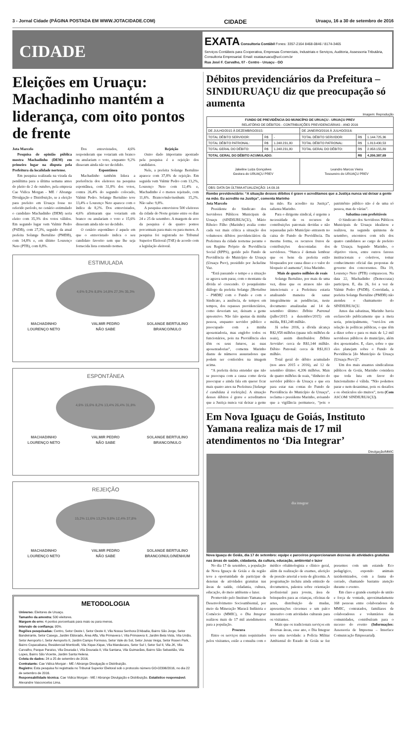3 - Jornal Cidade (PÁGINA POSTADA EM WWW.JOTACIDADE.COM) CIDADE Uruaçu, 16 a 30 de setembro de 2016
CIDADE
EXATA Consultoria Contábil Fones: 3357-2164 8468-0846 / 8174-3465
Serviços Contábeis para Cooperativa, Empresas Comerciais, Industriais e Serviços, Auditoria, Assessoria Tributária, Consultoria Empresarial. Email: exatauruacu@uol.com.br
Rua José F. Carvalho, 07 - Centro - Uruaçu - GO
Eleições em Uruaçu: Machadinho mantém a liderança, com oito pontos de frente
Jota Marcelo
Pesquisa de opinião pública mostra Machadinho (DEM) em primeiro lugar na disputa pela Prefeitura da localidade nortense.
Em pesquisa realizada na virada da penúltima para a última semana antes do pleito de 2 de outubro, pela empresa Cae Vidica Morgan - ME / Abrange Divulgação e Distribuição, se a eleição para prefeito em Uruaçu fosse no referido período, no cenário estimulado o candidato Machadinho (DEM) seria eleito com 35,3% dos votos válidos. Em segundo lugar vem Valmir Pedro (PSDB), com 27,3%, seguido da atual prefeita Solange Bertulino (PMDB), com 14,8% e, em último Lourenço Neto (PTB), com 8,8%.
Dos entrevistados, 4,6% responderam que votariam em branco ou anulariam o voto, enquanto 9,2% disseram ainda não ter decidido.
Espontânea
Machadinho também lidera a preferência dos eleitores na pesquisa espontânea, com 31,8% dos votos, contra 26,4% do segundo colocado, Valmir Pedro. Solange Bertulino teve 13,4% e Lourenço Neto aparece com o índice de 8,2%. Dos entrevistados, 4,6% afirmaram que votariam em branco ou anulariam o voto e 15,6% disseram ainda não ter decidido.
O cenário espontâneo é aquele em que o entrevistado indica o seu candidato favorito sem que lhe seja fornecida lista contendo nomes.
Rejeição
Outro dado importante apontado pela pesquisa é a rejeição dos candidatos.
Nele, a prefeita Solange Bertulino aparece com 37,8% de rejeição. Em seguida vem Valmir Pedro com 13,2%, Lourenço Neto com 12,4% e, Machadinho é o menos rejeitado, com 11,6%. Branco/nulo/nenhum: 15,2%. Não sabe: 9,8%.
A pesquisa entrevistou 500 eleitores da cidade do Norte goiano entre os dias 24 e 25 de setembro. A margem de erro da pesquisa é de quatro pontos porcentuais para mais ou para menos. A pesquisa foi registrada no Tribunal Superior Eleitoral (TSE) de acordo com a legislação eleitoral.
ESTIMULADA
4,6% 9,2% 8,8% 14,8% 27,3% 35,3%
MACHADINHO VALMIR PEDRO SOLANGE BERTULINO LOURENÇO NETO NÃO SABE BRANCO/NULO
ESPONTÂNEA
4,6% 15,6% 8,2% 13,4% 26,4% 31,8%
MACHADINHO VALMIR PEDRO SOLANGE BERTULINO LOURENÇO NETO NÃO SABE BRANCO/NULO
REJEIÇÃO
15,2% 11,6% 13,2% 9,8% 12,4% 37,8%
MACHADINHO VALMIR PEDRO SOLANGE BERTULINO LOURENÇO NETO NÃO SABE BRANCO/NULO/NENHUM
METODOLOGIA
Universo: Eleitores de Uruaçu.
Tamanho da amostra: 500 eleitores.
Margem de erro: 4 pontos porcentuais para mais ou para menos.
Intervalo de confiança: 95%.
Regiões pesquisadas: Centro, Setor Oeste I, Setor Oeste II, Vila Nossa Senhora D'Abadia, Bairro São Jorge, Setor Bandeirante, Setor Casego, Jardim Eldorado, Área Alfa, Vila Primavera I, Vila Primavera II, Jardim Bela Vista, Vila União, Setor Aeroporto I, Setor Aeroporto II, Jardim Campo Formoso, Setor Vale do Sol, Setor Jonas Veiga, Setor Rosen Park, Bairro Copacabana, Residencial Monticelli, Vila Xique-Xique, Vila Mandacaru, Setor Sul I, Setor Sul II, Vila JK, Vila Carvalho, Parque Paraíso, Vila Dourada I, Vila Dourada II, Vila Santana, Vila Guimarães, Bairro São Sebastião, Vila Lopes, Bairro São Vicente, Jardim Santa Helena.
Coleta de dados: 24 a 25 de setembro de 2016.
Contratante: Cae Vidica Morgan - ME / Abrange Divulgação e Distribuição.
Registro: Esta pesquisa foi registrada no Tribunal Superior Eleitoral sob o protocolo número GO-02396/2016, no dia 22 de setembro de 2016.
Responsabilidade técnica: Cae Vidica Morgan - ME / Abrange Divulgação e Distribuição. Estatístico responsável: Alexandre Vasconcelos Lima.
Débitos previdenciários da Prefeitura – SINDIURUAÇU diz que preocupação só aumenta
Imagem: Reprodução
| FUNDO DE PREVIDÊNCIA DO MUNICÍPIO DE URUAÇU - URUAÇU PREV RELATÓRIO DE DÉBITOS - CONTRIBUIÇÕES PREVIDENCIÁRIAS - ANO 2016 | | | | | |
| DE JULHO/2015 À DEZEMBRO/2015: | | | DE JANEIRO/2016 À JULHO/2016: | | |
| TOTAL DÉBITO SERVIDOR: | R$ | - | TOTAL DÉBITO SERVIDOR: | R$ | 1.144.725,36 |
| TOTAL DÉBITO PATRONAL: | R$ | 1.248.231,80 | TOTAL DÉBITO PATRONAL: | R$ | 1.813.430,53 |
| TOTAL GERAL DO DÉBITO: | R$ | 1.248.231,80 | TOTAL GERAL DO DÉBITO: | R$ | 2.958.155,89 |
| TOTAL GERAL DO DÉBITO ACUMULADO: | | | | R$ | 4.206.387,69 |
| Jakeline Luiza Gonçalves Gestora do URUAÇU PREV | | | Leandro Marcos Vieira Tesoureiro do URUAÇU PREV | | |
| OBS: DATA DA ÚLTIMA ATUALIZAÇÃO: 14.09.16 | | | | | |
Rombo previdenciário: “A situação desses débitos é grave e acreditamos que a Justiça nunca vai deixar a gente na mão. Eu acredito na Justiça”, comenta Marinho
Jota Marcelo
Presidente do Sindicato dos Servidores Públicos Municipais de Uruaçu (SINDIURUAÇU), Mário Ribeiro Filho (Marinho) avalia como cada vez mais crítica a situação dos volumosos débitos previdenciários da Prefeitura da cidade nortense perante o seu Regime Próprio de Previdência Social (RPPS), gerido pelo Fundo de Previdência do Município de Uruaçu (Uruaçu Prev), presidido por Jackeline Vaz.
“Está passando o tempo e a situação se agrava sem parar, com o montante da dívida só crescendo. O pouquíssimo diálogo da prefeita Solange [Bertulino – PMDB] com o Fundo e com o Sindicato, a ausência, de tempos em tempos, dos repasses previdenciários, como deveriam ser, deixam a gente apreensivo. Não falo apenas da minha pessoa, enquanto servidor público e preocupado com a minha aposentadoria, mas englobo todos os funcionários, pois na Previdência eles têm os seus futuros, as suas aposentadorias”, comenta Marinho diante de números assustadores que podem ser conferidos na imagem acima.
“A prefeita deixa entender que não se preocupa com a causa como devia preocupar e ainda fala em querer ficar mais quatro anos na Prefeitura [Solange é candidata à reeleição]. A situação desses débitos é grave e acreditamos que a Justiça nunca vai deixar a gente na mão. Eu acredito na Justiça”, salienta Marinho.
Para o dirigente sindical, é urgente a necessidade de os recursos de contribuições patronais devidas e não repassadas pelo Município entrarem no caixa do Fundo de Previdência. Da mesma forma, os recursos frutos de contribuições descontadas dos servidores. “Nunca é demais lembrar que os bens da prefeita estão bloqueados por causa disso e o valor do bloqueio só aumenta”, frisa Marinho.
Mais de quatro milhões de reais
Solange Bertulino, por mais de uma vez, disse que os atrasos não são intencionais e a Prefeitura estaria analisando maneira de sanar integralmente as pendências, neste documento atualizadas até 14 de setembro último: Débito Patronal (julho/2015 a dezembro/2015) em média, R$1,248 milhão.
Já sobre 2016, a dívida alcança R$2,958 milhões (quase três milhões de reais), assim distribuídos: Débito Servidor: cerca de R$1,144 milhão. Débito Patronal: cerca de R$1,813 milhão.
Total geral do débito acumulado (nos anos 2015 e 2016), até 12 de setembro último: 4,206 milhões. Mais de quatro milhões de reais, “dinheiro do servidor público de Uruaçu e que era para estar nas contas do Fundo de Previdência do Município de Uruaçu”, reclama o presidente Marinho, avisando que a vigilância permanece, “pois o patrimônio público não é de uma só pessoa, mas de várias”.
Sabatina com prefeitáveis
O Sindicato dos Servidores Públicos Municipais de Uruaçu idealizou e realizou, na segunda quinzena de setembro, encontros com três dos quatro candidatos ao cargo de prefeito de Uruaçu. Segundo Marinho, o objetivo visou, entre outros fatores institucionais e coletivos, tomar conhecimento oficial das propostas de governo dos concorrentes. Dia 19, Lourenço Neto (PTB) compareceu. Na data 22, Machadinho (Democratas) participou. E, dia 26, foi a vez de Valmir Pedro (PSDB). Convidada, a prefeita Solange Bertulino (PMDB) não atendeu o chamamento do SINDIURUAÇU.
Antes das sabatinas, Marinho havia esclarecido publicamente que a meta seria, principalmente, “ouvi-los em relação às políticas públicas, o que têm a dizer sobre e para os mais de 1,2 mil servidores públicos do município, além dos aposentados. E, claro, sobre o que eles planejam sobre o Fundo de Previdência [do Município de Uruaçu {Uruaçu Prev}]”.
Um dos mais atuantes sindicalistas públicos de Goiás, Marinho considera que toda luta em favor do funcionalismo é válida. “Não podemos parar e nem desanimar, pois os desafios e os obstáculos são muitos”, nota (Com ASCOM/ SINDIURUAÇU).
Em Nova Iguaçu de Goiás, Instituto Yamana realiza mais de 17 mil atendimentos no ‘Dia Integrar’
Divulgação/MMIC
dia integrar
Nova Iguaçu de Goiás, dia 17 de setembro: equipe e parceiros proporcionaram dezenas de atividades gratuitas nas áreas de saúde, cidadania, da cultura, educação, ambiental e lazer
No dia 17 de setembro, a população de Nova Iguaçu de Goiás e da região teve a oportunidade de participar de dezenas de atividades gratuitas nas áreas de saúde, cidadania, cultura, educação, do meio ambiente e lazer.
Promovido pelo Instituto Yamana de Desenvolvimento Socioambiental, por meio da Mineração Maracá Indústria e Comércio (MMIC), o Dia Integrar realizou mais de 17 mil atendimentos para a população.
Procura
Entre os serviços mais requisitados pelos visitantes, estão a consulta com o médico oftalmologista e clínico geral, além da realização de exames, aferição de pressão arterial e teste de glicemia. A programação incluiu ainda emissão de documentos, palestra sobre orientação profissional para jovens, área de brinquedos para as crianças, oficinas de artes, distribuição de mudas, apresentações circenses e um palco interativo com atividades culturais para os visitantes.
Mais que os tradicionais serviços em diversas áreas, esse ano, o Dia Integrar teve uma novidade: a Polícia Militar Ambiental do Estado de Goiás se fez presentes com um estande Eco pedagógico, expondo animais taxidermizados, com a fauna do cerrado, chamando bastante atenção durante o evento.
Em claro e grande exemplo de união e força de vontade, aproximadamente 168 pessoas entre colaboradores da MMIC, contratados, familiares de colaboradores e voluntários das comunidades, contribuíram para o sucesso do evento (Informações: Assessoria de Imprensa – Interface Comunicação Empresarial).